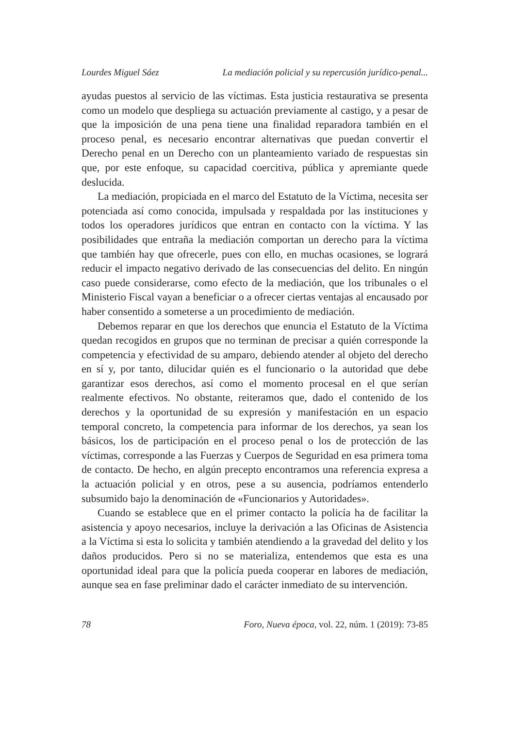Lourdes Miguel Sáez La mediación policial y su repercusión jurídico-penal...
ayudas puestos al servicio de las víctimas. Esta justicia restaurativa se presenta como un modelo que despliega su actuación previamente al castigo, y a pesar de que la imposición de una pena tiene una finalidad reparadora también en el proceso penal, es necesario encontrar alternativas que puedan convertir el Derecho penal en un Derecho con un planteamiento variado de respuestas sin que, por este enfoque, su capacidad coercitiva, pública y apremiante quede deslucida.
La mediación, propiciada en el marco del Estatuto de la Víctima, necesita ser potenciada así como conocida, impulsada y respaldada por las instituciones y todos los operadores jurídicos que entran en contacto con la víctima. Y las posibilidades que entraña la mediación comportan un derecho para la víctima que también hay que ofrecerle, pues con ello, en muchas ocasiones, se logrará reducir el impacto negativo derivado de las consecuencias del delito. En ningún caso puede considerarse, como efecto de la mediación, que los tribunales o el Ministerio Fiscal vayan a beneficiar o a ofrecer ciertas ventajas al encausado por haber consentido a someterse a un procedimiento de mediación.
Debemos reparar en que los derechos que enuncia el Estatuto de la Víctima quedan recogidos en grupos que no terminan de precisar a quién corresponde la competencia y efectividad de su amparo, debiendo atender al objeto del derecho en sí y, por tanto, dilucidar quién es el funcionario o la autoridad que debe garantizar esos derechos, así como el momento procesal en el que serían realmente efectivos. No obstante, reiteramos que, dado el contenido de los derechos y la oportunidad de su expresión y manifestación en un espacio temporal concreto, la competencia para informar de los derechos, ya sean los básicos, los de participación en el proceso penal o los de protección de las víctimas, corresponde a las Fuerzas y Cuerpos de Seguridad en esa primera toma de contacto. De hecho, en algún precepto encontramos una referencia expresa a la actuación policial y en otros, pese a su ausencia, podríamos entenderlo subsumido bajo la denominación de «Funcionarios y Autoridades».
Cuando se establece que en el primer contacto la policía ha de facilitar la asistencia y apoyo necesarios, incluye la derivación a las Oficinas de Asistencia a la Víctima si esta lo solicita y también atendiendo a la gravedad del delito y los daños producidos. Pero si no se materializa, entendemos que esta es una oportunidad ideal para que la policía pueda cooperar en labores de mediación, aunque sea en fase preliminar dado el carácter inmediato de su intervención.
78 Foro, Nueva época, vol. 22, núm. 1 (2019): 73-85